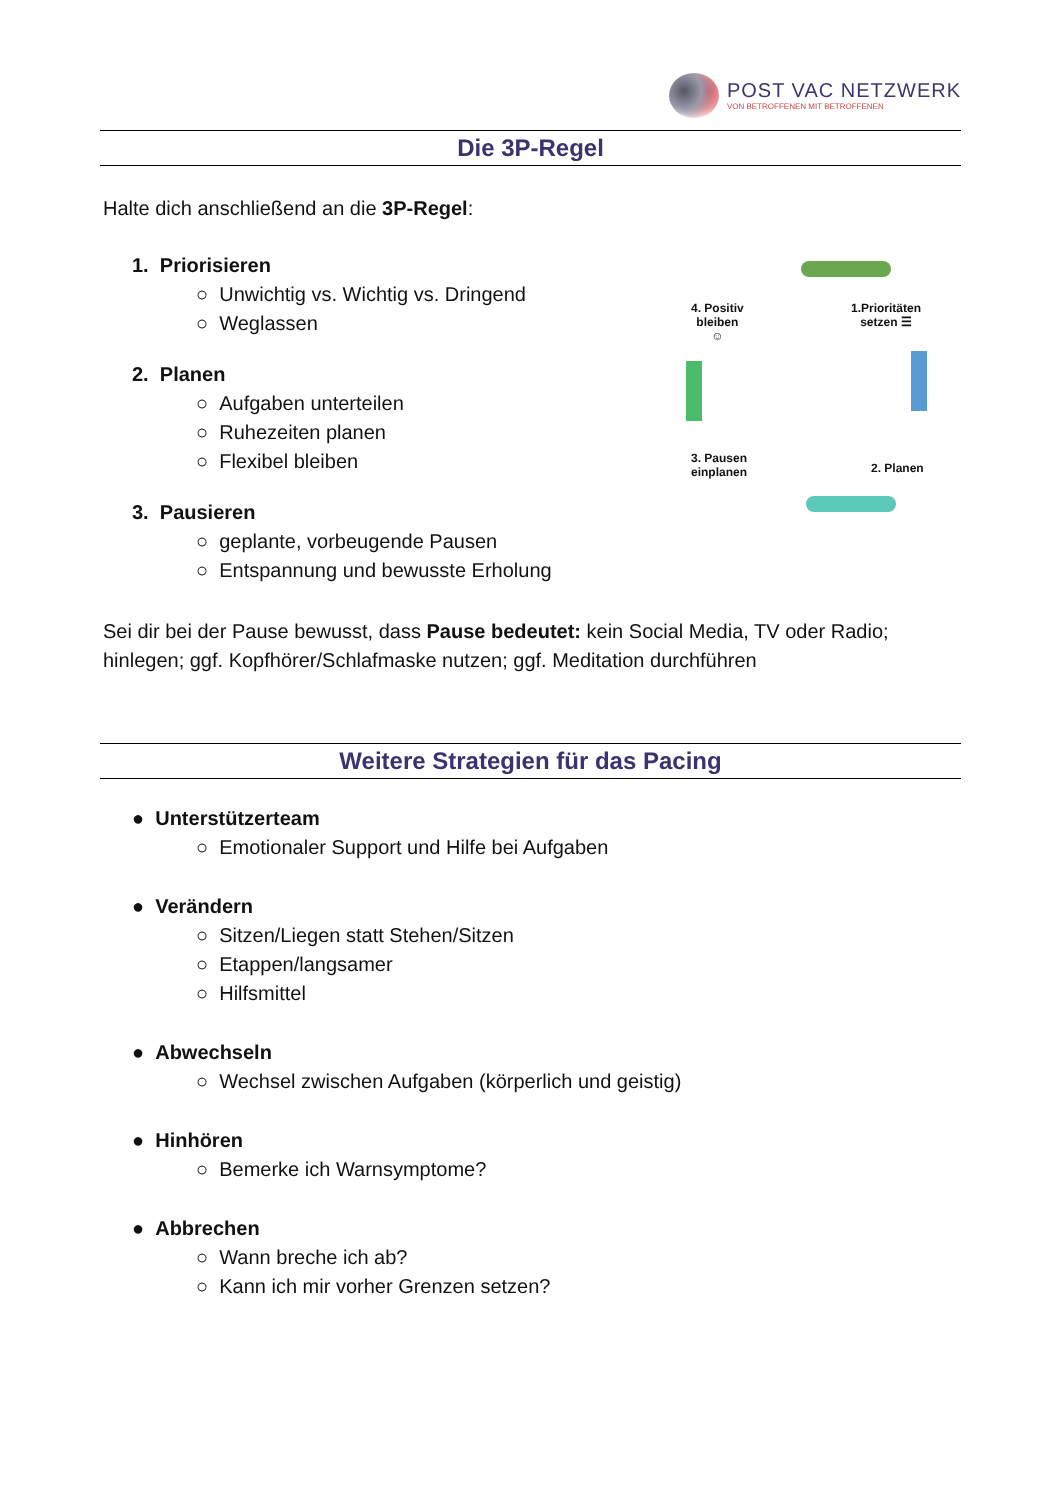POST VAC NETZWERK
VON BETROFFENEN MIT BETROFFENEN
Die 3P-Regel
Halte dich anschließend an die 3P-Regel:
1. Priorisieren
○ Unwichtig vs. Wichtig vs. Dringend
○ Weglassen
2. Planen
○ Aufgaben unterteilen
○ Ruhezeiten planen
○ Flexibel bleiben
3. Pausieren
○ geplante, vorbeugende Pausen
○ Entspannung und bewusste Erholung
4. Positiv
bleiben
☺
1.Prioritäten
setzen ☰
3. Pausen
einplanen
2. Planen
Sei dir bei der Pause bewusst, dass Pause bedeutet: kein Social Media, TV oder Radio; hinlegen; ggf. Kopfhörer/Schlafmaske nutzen; ggf. Meditation durchführen
Weitere Strategien für das Pacing
● Unterstützerteam
○ Emotionaler Support und Hilfe bei Aufgaben
● Verändern
○ Sitzen/Liegen statt Stehen/Sitzen
○ Etappen/langsamer
○ Hilfsmittel
● Abwechseln
○ Wechsel zwischen Aufgaben (körperlich und geistig)
● Hinhören
○ Bemerke ich Warnsymptome?
● Abbrechen
○ Wann breche ich ab?
○ Kann ich mir vorher Grenzen setzen?